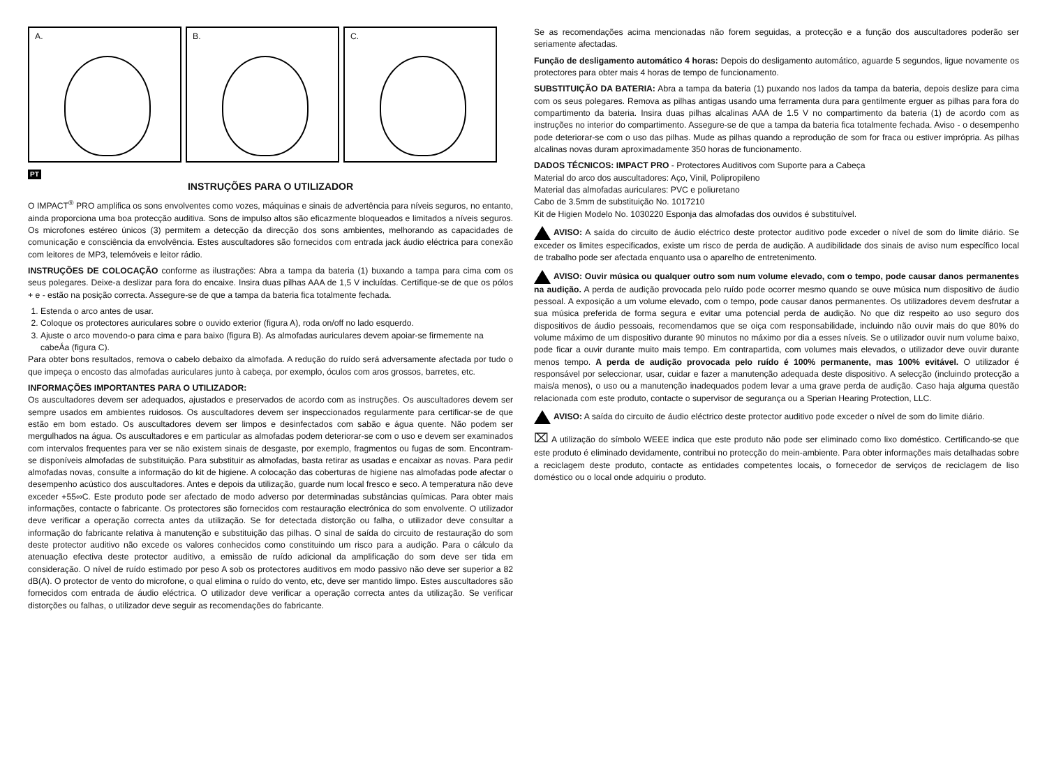A. B. C.
PT
INSTRUÇÕES PARA O UTILIZADOR
O IMPACT<sup>®</sup> PRO amplifica os sons envolventes como vozes, máquinas e sinais de advertência para níveis seguros, no entanto, ainda proporciona uma boa protecção auditiva. Sons de impulso altos são eficazmente bloqueados e limitados a níveis seguros. Os microfones estéreo únicos (3) permitem a detecção da direcção dos sons ambientes, melhorando as capacidades de comunicação e consciência da envolvência. Estes auscultadores são fornecidos com entrada jack áudio eléctrica para conexão com leitores de MP3, telemóveis e leitor rádio.
INSTRUÇÕES DE COLOCAÇÃO conforme as ilustrações: Abra a tampa da bateria (1) buxando a tampa para cima com os seus polegares. Deixe-a deslizar para fora do encaixe. Insira duas pilhas AAA de 1,5 V incluídas. Certifique-se de que os pólos + e - estão na posição correcta. Assegure-se de que a tampa da bateria fica totalmente fechada.
1. Estenda o arco antes de usar.
2. Coloque os protectores auriculares sobre o ouvido exterior (figura A), roda on/off no lado esquerdo.
3. Ajuste o arco movendo-o para cima e para baixo (figura B). As almofadas auriculares devem apoiar-se firmemente na cabeÁa (figura C).
Para obter bons resultados, remova o cabelo debaixo da almofada. A redução do ruído será adversamente afectada por tudo o que impeça o encosto das almofadas auriculares junto à cabeça, por exemplo, óculos com aros grossos, barretes, etc.
INFORMAÇÕES IMPORTANTES PARA O UTILIZADOR:
Os auscultadores devem ser adequados, ajustados e preservados de acordo com as instruções. Os auscultadores devem ser sempre usados em ambientes ruidosos. Os auscultadores devem ser inspeccionados regularmente para certificar-se de que estão em bom estado. Os auscultadores devem ser limpos e desinfectados com sabão e água quente. Não podem ser mergulhados na água. Os auscultadores e em particular as almofadas podem deteriorar-se com o uso e devem ser examinados com intervalos frequentes para ver se não existem sinais de desgaste, por exemplo, fragmentos ou fugas de som. Encontram-se disponíveis almofadas de substituição. Para substituir as almofadas, basta retirar as usadas e encaixar as novas. Para pedir almofadas novas, consulte a informação do kit de higiene. A colocação das coberturas de higiene nas almofadas pode afectar o desempenho acústico dos auscultadores. Antes e depois da utilização, guarde num local fresco e seco. A temperatura não deve exceder +55∞C. Este produto pode ser afectado de modo adverso por determinadas substâncias químicas. Para obter mais informações, contacte o fabricante. Os protectores são fornecidos com restauração electrónica do som envolvente. O utilizador deve verificar a operação correcta antes da utilização. Se for detectada distorção ou falha, o utilizador deve consultar a informação do fabricante relativa à manutenção e substituição das pilhas. O sinal de saída do circuito de restauração do som deste protector auditivo não excede os valores conhecidos como constituindo um risco para a audição. Para o cálculo da atenuação efectiva deste protector auditivo, a emissão de ruído adicional da amplificação do som deve ser tida em consideração. O nível de ruído estimado por peso A sob os protectores auditivos em modo passivo não deve ser superior a 82 dB(A). O protector de vento do microfone, o qual elimina o ruído do vento, etc, deve ser mantido limpo. Estes auscultadores são fornecidos com entrada de áudio eléctrica. O utilizador deve verificar a operação correcta antes da utilização. Se verificar distorções ou falhas, o utilizador deve seguir as recomendações do fabricante.
Se as recomendações acima mencionadas não forem seguidas, a protecção e a função dos auscultadores poderão ser seriamente afectadas.
Função de desligamento automático 4 horas: Depois do desligamento automático, aguarde 5 segundos, ligue novamente os protectores para obter mais 4 horas de tempo de funcionamento.
SUBSTITUIÇÃO DA BATERIA: Abra a tampa da bateria (1) puxando nos lados da tampa da bateria, depois deslize para cima com os seus polegares. Remova as pilhas antigas usando uma ferramenta dura para gentilmente erguer as pilhas para fora do compartimento da bateria. Insira duas pilhas alcalinas AAA de 1.5 V no compartimento da bateria (1) de acordo com as instruções no interior do compartimento. Assegure-se de que a tampa da bateria fica totalmente fechada. Aviso - o desempenho pode deteriorar-se com o uso das pilhas. Mude as pilhas quando a reprodução de som for fraca ou estiver imprópria. As pilhas alcalinas novas duram aproximadamente 350 horas de funcionamento.
DADOS TÉCNICOS: IMPACT PRO - Protectores Auditivos com Suporte para a Cabeça
Material do arco dos auscultadores: Aço, Vinil, Polipropileno
Material das almofadas auriculares: PVC e poliuretano
Cabo de 3.5mm de substituição No. 1017210
Kit de Higien Modelo No. 1030220 Esponja das almofadas dos ouvidos é substituível.
AVISO: A saída do circuito de áudio eléctrico deste protector auditivo pode exceder o nível de som do limite diário. Se exceder os limites especificados, existe um risco de perda de audição. A audibilidade dos sinais de aviso num específico local de trabalho pode ser afectada enquanto usa o aparelho de entretenimento.
AVISO: Ouvir música ou qualquer outro som num volume elevado, com o tempo, pode causar danos permanentes na audição. A perda de audição provocada pelo ruído pode ocorrer mesmo quando se ouve música num dispositivo de áudio pessoal. A exposição a um volume elevado, com o tempo, pode causar danos permanentes. Os utilizadores devem desfrutar a sua música preferida de forma segura e evitar uma potencial perda de audição. No que diz respeito ao uso seguro dos dispositivos de áudio pessoais, recomendamos que se oiça com responsabilidade, incluindo não ouvir mais do que 80% do volume máximo de um dispositivo durante 90 minutos no máximo por dia a esses níveis. Se o utilizador ouvir num volume baixo, pode ficar a ouvir durante muito mais tempo. Em contrapartida, com volumes mais elevados, o utilizador deve ouvir durante menos tempo. A perda de audição provocada pelo ruído é 100% permanente, mas 100% evitável. O utilizador é responsável por seleccionar, usar, cuidar e fazer a manutenção adequada deste dispositivo. A selecção (incluindo protecção a mais/a menos), o uso ou a manutenção inadequados podem levar a uma grave perda de audição. Caso haja alguma questão relacionada com este produto, contacte o supervisor de segurança ou a Sperian Hearing Protection, LLC.
AVISO: A saída do circuito de áudio eléctrico deste protector auditivo pode exceder o nível de som do limite diário.
⌧ A utilização do símbolo WEEE indica que este produto não pode ser eliminado como lixo doméstico. Certificando-se que este produto é eliminado devidamente, contribui no protecção do mein-ambiente. Para obter informações mais detalhadas sobre a reciclagem deste produto, contacte as entidades competentes locais, o fornecedor de serviços de reciclagem de liso doméstico ou o local onde adquiriu o produto.